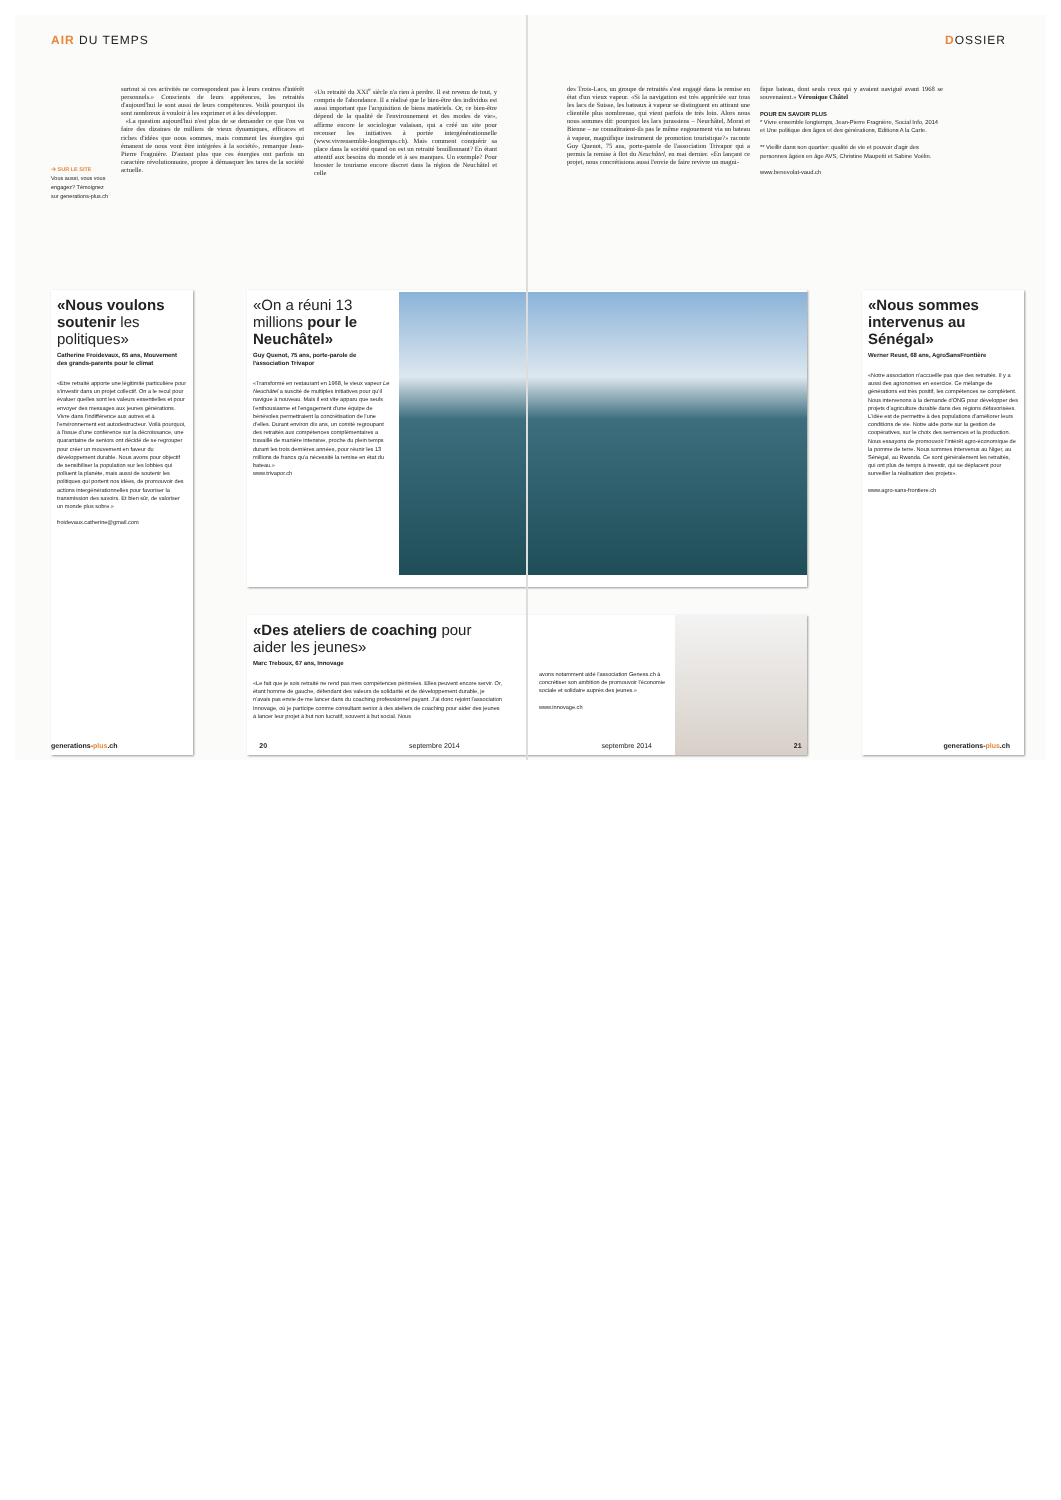AIR DU TEMPS DOSSIER
➔ SUR LE SITE
Vous aussi, vous vous engagez? Témoignez sur generations-plus.ch
surtout si ces activités ne correspondent pas à leurs centres d'intérêt personnels.» Conscients de leurs appétences, les retraités d'aujourd'hui le sont aussi de leurs compétences. Voilà pourquoi ils sont nombreux à vouloir à les exprimer et à les développer.
«La question aujourd'hui n'est plus de se demander ce que l'on va faire des dizaines de milliers de vieux dynamiques, efficaces et riches d'idées que nous sommes, mais comment les énergies qui émanent de nous vont être intégrées à la société», remarque Jean-Pierre Fragnière. D'autant plus que ces énergies ont parfois un caractère révolutionnaire, propre à démasquer les tares de la société actuelle.
«Un retraité du XXI<sup>e</sup> siècle n'a rien à perdre. Il est revenu de tout, y compris de l'abondance. Il a réalisé que le bien-être des individus est aussi important que l'acquisition de biens matériels. Or, ce bien-être dépend de la qualité de l'environnement et des modes de vie», affirme encore le sociologue valaisan, qui a créé un site pour recenser les initiatives à portée intergénérationnelle (www.vivrensemble-longtemps.ch). Mais comment conquérir sa place dans la société quand on est un retraité bouillonnant? En étant attentif aux besoins du monde et à ses manques. Un exemple? Pour booster le tourisme encore discret dans la région de Neuchâtel et celle
des Trois-Lacs, un groupe de retraités s'est engagé dans la remise en état d'un vieux vapeur. «Si la navigation est très appréciée sur tous les lacs de Suisse, les bateaux à vapeur se distinguent en attirant une clientèle plus nombreuse, qui vient parfois de très loin. Alors nous nous sommes dit: pourquoi les lacs jurassiens – Neuchâtel, Morat et Bienne – ne connaîtraient-ils pas le même engouement via un bateau à vapeur, magnifique instrument de promotion touristique?» raconte Guy Quenot, 75 ans, porte-parole de l'association Trivapor qui a permis la remise à flot du Neuchâtel, en mai dernier. «En lançant ce projet, nous concrétisions aussi l'envie de faire revivre un magni-
fique bateau, dont seuls ceux qui y avaient navigué avant 1968 se souvenaient.» Véronique Châtel
POUR EN SAVOIR PLUS
* Vivre ensemble longtemps, Jean-Pierre Fragnière, Social Info, 2014 et Une politique des âges et des générations, Editions A la Carte.
** Vieillir dans son quartier: qualité de vie et pouvoir d'agir des personnes âgées en âge AVS, Christine Maupetit et Sabine Voélin.
www.benevolat-vaud.ch
«Nous voulons soutenir les politiques»
Catherine Froidevaux, 65 ans, Mouvement des grands-parents pour le climat
«Etre retraité apporte une légitimité particulière pour s'investir dans un projet collectif. On a le recul pour évaluer quelles sont les valeurs essentielles et pour envoyer des messages aux jeunes générations. Vivre dans l'indifférence aux autres et à l'environnement est autodestructeur. Voilà pourquoi, à l'issue d'une conférence sur la décroissance, une quarantaine de seniors ont décidé de se regrouper pour créer un mouvement en faveur du développement durable. Nous avons pour objectif de sensibiliser la population sur les lobbies qui polluent la planète, mais aussi de soutenir les politiques qui portent nos idées, de promouvoir des actions intergénérationnelles pour favoriser la transmission des savoirs. Et bien sûr, de valoriser un monde plus sobre.»
froidevaux.catherine@gmail.com
«On a réuni 13 millions pour le Neuchâtel»
Guy Quenot, 75 ans, porte-parole de l'association Trivapor
«Transformé en restaurant en 1968, le vieux vapeur Le Neuchâtel a suscité de multiples initiatives pour qu'il navigue à nouveau. Mais il est vite apparu que seuls l'enthousiasme et l'engagement d'une équipe de bénévoles permettraient la concrétisation de l'une d'elles. Durant environ dix ans, un comité regroupant des retraités aux compétences complémentaires a travaillé de manière intensive, proche du plein temps durant les trois dernières années, pour réunir les 13 millions de francs qu'a nécessité la remise en état du bateau.»
www.trivapor.ch
«Des ateliers de coaching pour aider les jeunes»
Marc Treboux, 67 ans, Innovage
«Le fait que je sois retraité ne rend pas mes compétences périmées. Elles peuvent encore servir. Or, étant homme de gauche, défendant des valeurs de solidarité et de développement durable, je n'avais pas envie de me lancer dans du coaching professionnel payant. J'ai donc rejoint l'association Innovage, où je participe comme consultant senior à des ateliers de coaching pour aider des jeunes à lancer leur projet à but non lucratif, souvent à but social. Nous
avons notamment aidé l'association Geness.ch à concrétiser son ambition de promouvoir l'économie sociale et solidaire auprès des jeunes.»
www.innovage.ch
«Nous sommes intervenus au Sénégal»
Werner Reust, 68 ans, AgroSansFrontière
«Notre association n'accueille pas que des retraités. Il y a aussi des agronomes en exercice. Ce mélange de générations est très positif, les compétences se complètent. Nous intervenons à la demande d'ONG pour développer des projets d'agriculture durable dans des régions défavorisées. L'idée est de permettre à des populations d'améliorer leurs conditions de vie. Notre aide porte sur la gestion de coopératives, sur le choix des semences et la production. Nous essayons de promouvoir l'intérêt agro-économique de la pomme de terre. Nous sommes intervenus au Niger, au Sénégal, au Rwanda. Ce sont généralement les retraités, qui ont plus de temps à investir, qui se déplacent pour surveiller la réalisation des projets».
www.agro-sans-frontiere.ch
generations-plus.ch 20 septembre 2014 septembre 2014 21 generations-plus.ch